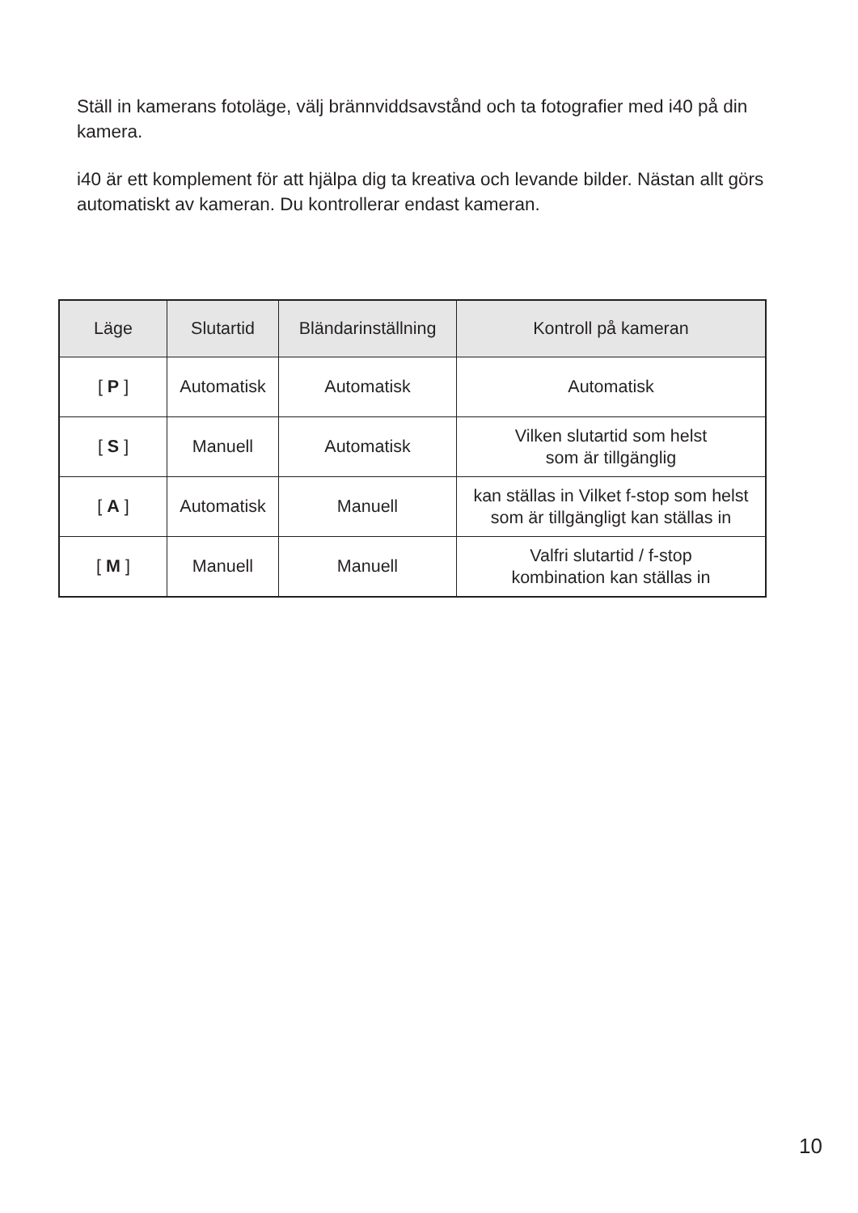Ställ in kamerans fotoläge, välj brännviddsavstånd och ta fotografier med i40 på din kamera.
i40 är ett komplement för att hjälpa dig ta kreativa och levande bilder. Nästan allt görs automatiskt av kameran. Du kontrollerar endast kameran.
| Läge | Slutartid | Bländarinställning | Kontroll på kameran |
| --- | --- | --- | --- |
| [ P ] | Automatisk | Automatisk | Automatisk |
| [ S ] | Manuell | Automatisk | Vilken slutartid som helst som är tillgänglig |
| [ A ] | Automatisk | Manuell | kan ställas in Vilket f-stop som helst som är tillgängligt kan ställas in |
| [ M ] | Manuell | Manuell | Valfri slutartid / f-stop kombination kan ställas in |
10